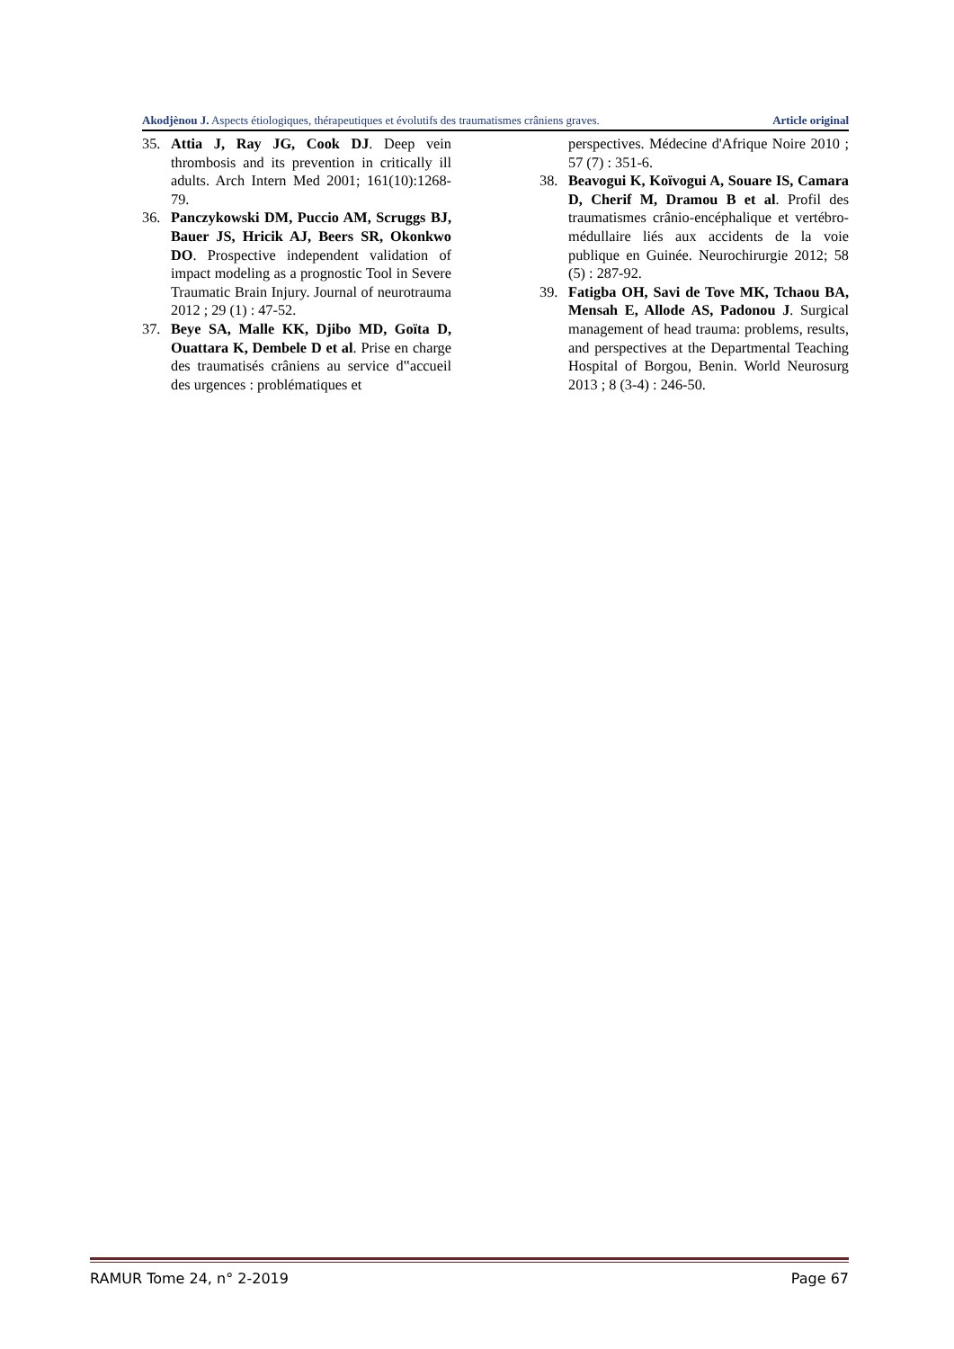Akodjènou J. Aspects étiologiques, thérapeutiques et évolutifs des traumatismes crâniens graves. Article original
35. Attia J, Ray JG, Cook DJ. Deep vein thrombosis and its prevention in critically ill adults. Arch Intern Med 2001; 161(10):1268-79.
36. Panczykowski DM, Puccio AM, Scruggs BJ, Bauer JS, Hricik AJ, Beers SR, Okonkwo DO. Prospective independent validation of impact modeling as a prog­nostic Tool in Severe Traumatic Brain In­jury. Journal of neurotrauma 2012 ; 29 (1) : 47-52.
37. Beye SA, Malle KK, Djibo MD, Goïta D, Ouattara K, Dembele D et al. Prise en charge des traumatisés crâniens au service d‟accueil des urgences : problématiques et
perspectives. Médecine d'Afrique Noire 2010 ; 57 (7) : 351-6.
38. Beavogui K, Koïvogui A, Souare IS, Ca­mara D, Cherif M, Dramou B et al. Profil des traumatismes crânio-encéphalique et vertébro-médullaire liés aux accidents de la voie publique en Guinée. Neurochirurgie 2012; 58 (5) : 287-92.
39. Fatigba OH, Savi de Tove MK, Tchaou BA, Mensah E, Allode AS, Padonou J. Surgical management of head trauma: problems, results, and perspectives at the Departmental Teaching Hospital of Bor­gou, Benin. World Neurosurg 2013 ; 8 (3-4) : 246-50.
RAMUR Tome 24, n° 2-2019 Page 67